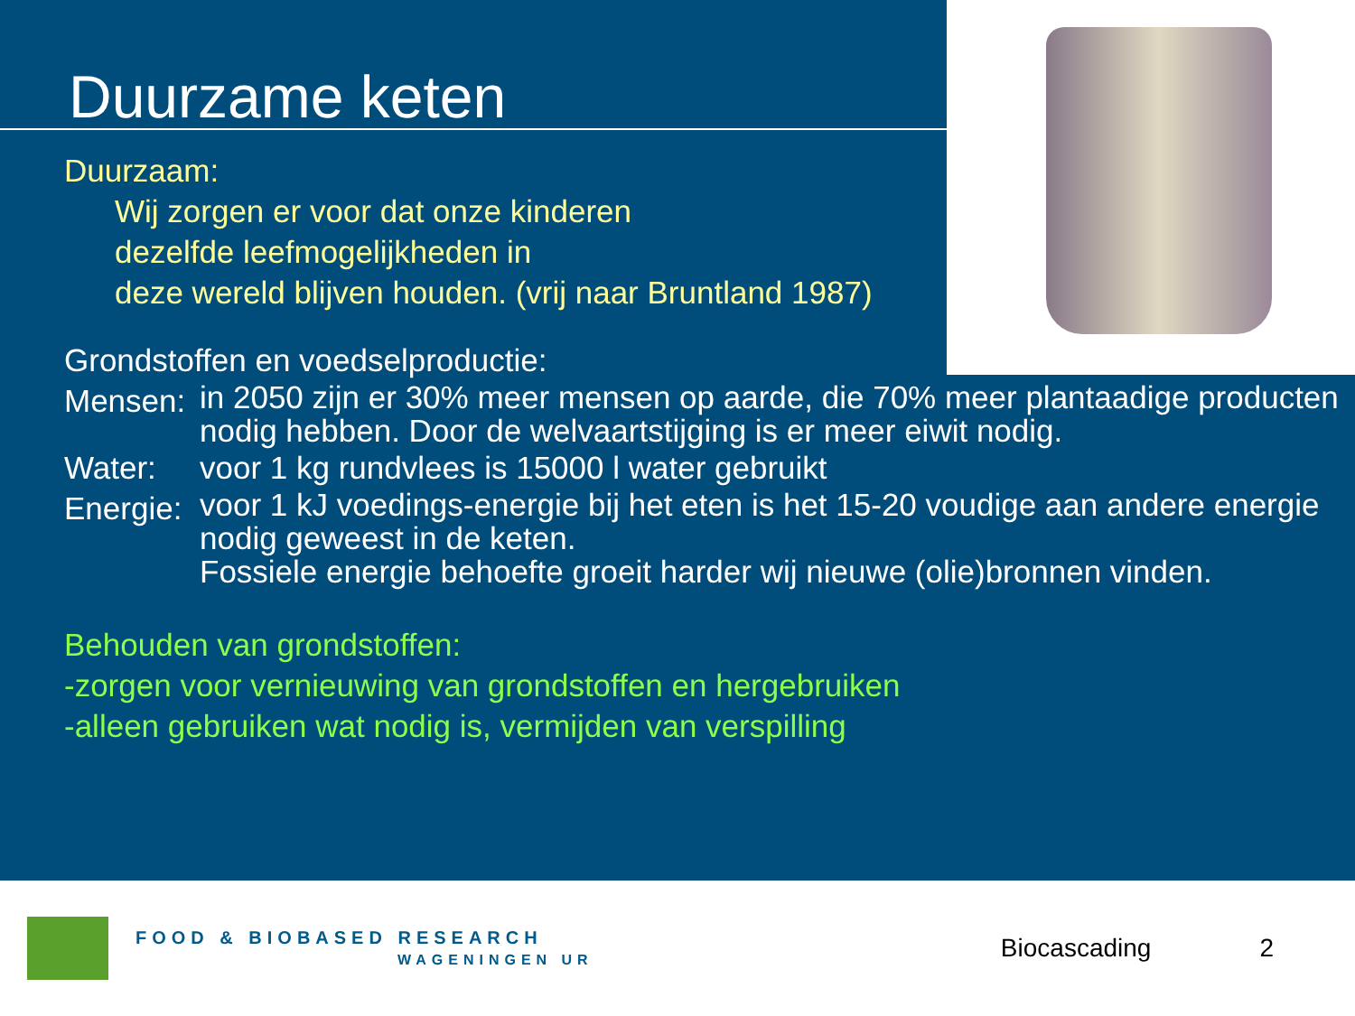Duurzame keten
Duurzaam:
Wij zorgen er voor dat onze kinderen
dezelfde leefmogelijkheden in
deze wereld blijven houden. (vrij naar Bruntland 1987)
Grondstoffen en voedselproductie:
Mensen: in 2050 zijn er 30% meer mensen op aarde, die 70% meer plantaadige producten nodig hebben. Door de welvaartstijging is er meer eiwit nodig.
Water: voor 1 kg rundvlees is 15000 l water gebruikt
Energie: voor 1 kJ voedings-energie bij het eten is het 15-20 voudige aan andere energie nodig geweest in de keten.
Fossiele energie behoefte groeit harder wij nieuwe (olie)bronnen vinden.
Behouden van grondstoffen:
-zorgen voor vernieuwing van grondstoffen en hergebruiken
-alleen gebruiken wat nodig is, vermijden van verspilling
FOOD & BIOBASED RESEARCH
WAGENINGEN UR
Biocascading 2